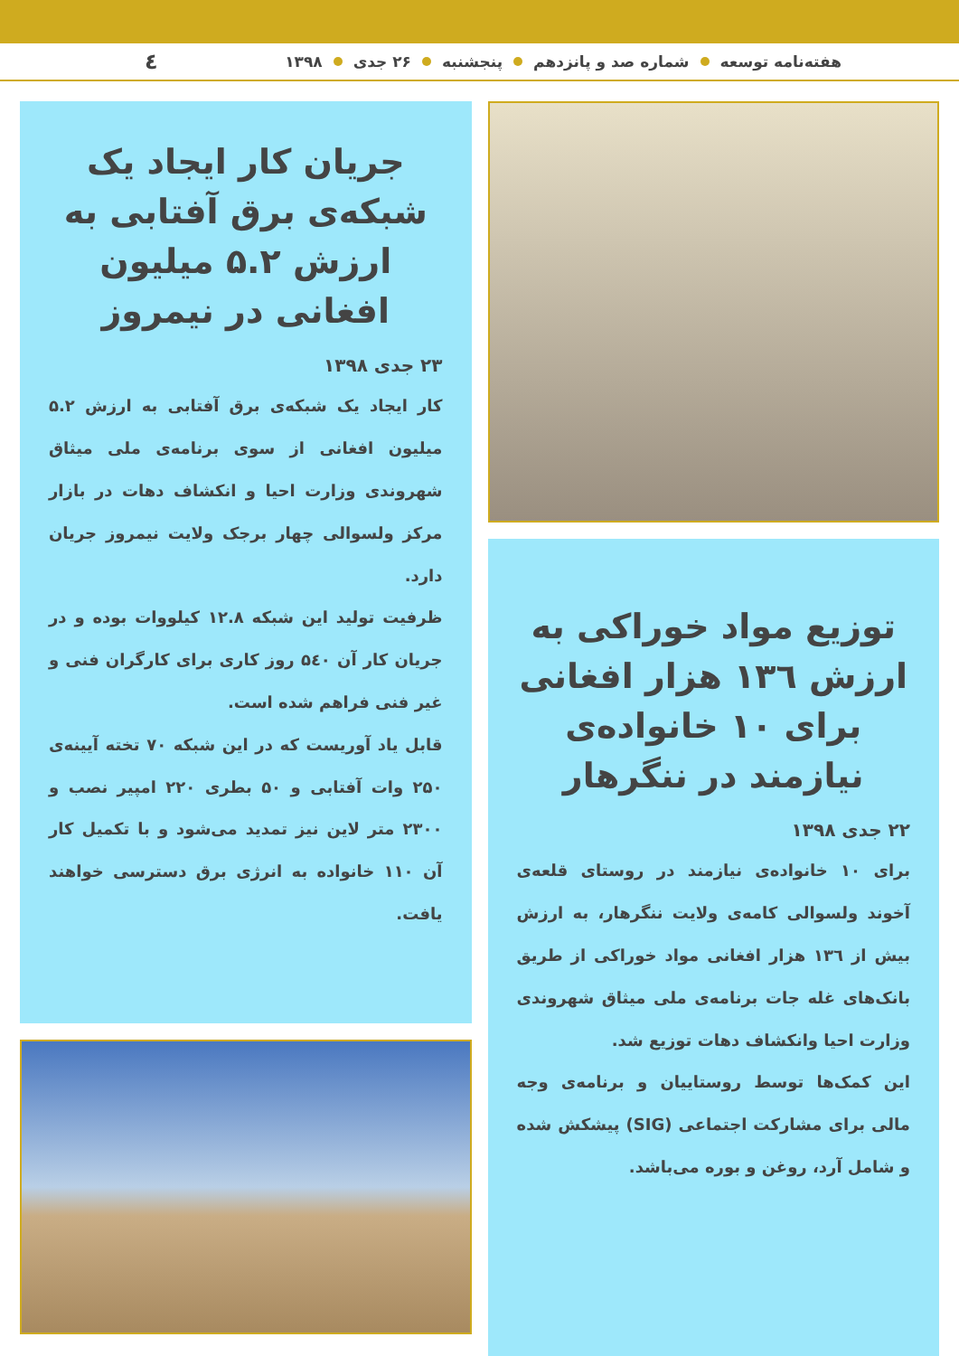هفته‌نامه توسعه شماره صد و پانزدهم پنجشنبه ۲۶ جدی ۱۳۹۸ ٤
توزیع مواد خوراکی به ارزش ۱۳٦ هزار افغانی برای ۱۰ خانواده‌ی نیازمند در ننگرهار
۲۲ جدی ۱۳۹۸
برای ۱۰ خانواده‌ی نیازمند در روستای قلعه‌ی آخوند ولسوالی کامه‌ی ولایت ننگرهار، به ارزش بیش از ۱۳٦ هزار افغانی مواد خوراکی از طریق بانک‌های غله جات برنامه‌ی ملی میثاق شهروندی وزارت احیا وانکشاف دهات توزیع شد.
این کمک‌ها توسط روستاییان و برنامه‌ی وجه مالی برای مشارکت اجتماعی (SIG) پیشکش شده و شامل آرد، روغن و بوره می‌باشد.
جریان کار ایجاد یک شبکه‌ی برق آفتابی به ارزش ۵.۲ میلیون افغانی در نیمروز
۲۳ جدی ۱۳۹۸
کار ایجاد یک شبکه‌ی برق آفتابی به ارزش ۵.۲ میلیون افغانی از سوی برنامه‌ی ملی میثاق شهروندی وزارت احیا و انکشاف دهات در بازار مرکز ولسوالی چهار برجک ولایت نیمروز جریان دارد.
ظرفیت تولید این شبکه ۱۲.۸ کیلووات بوده و در جریان کار آن ۵٤۰ روز کاری برای کارگران فنی و غیر فنی فراهم شده است.
قابل یاد آوریست که در این شبکه ۷۰ تخته آیینه‌ی ۲۵۰ وات آفتابی و ۵۰ بطری ۲۲۰ امپیر نصب و ۲۳۰۰ متر لاین نیز تمدید می‌شود و با تکمیل کار آن ۱۱۰ خانواده به انرژی برق دسترسی خواهند یافت.